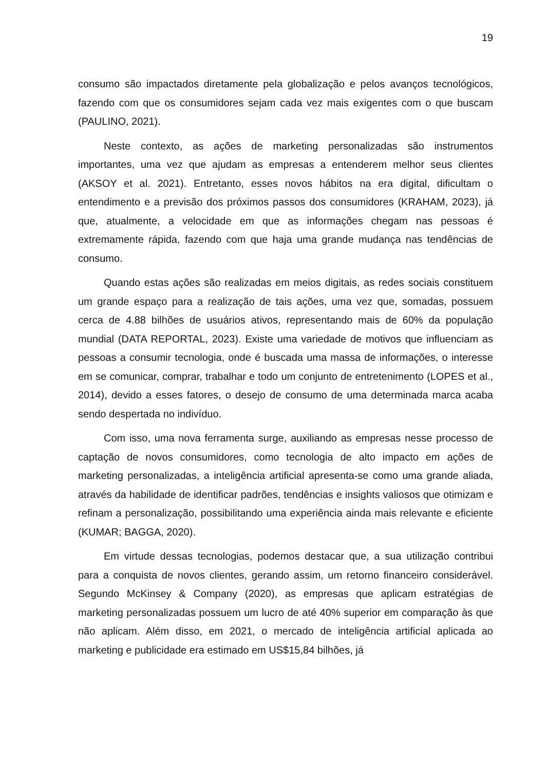19
consumo são impactados diretamente pela globalização e pelos avanços tecnológicos, fazendo com que os consumidores sejam cada vez mais exigentes com o que buscam (PAULINO, 2021).
Neste contexto, as ações de marketing personalizadas são instrumentos importantes, uma vez que ajudam as empresas a entenderem melhor seus clientes (AKSOY et al. 2021). Entretanto, esses novos hábitos na era digital, dificultam o entendimento e a previsão dos próximos passos dos consumidores (KRAHAM, 2023), já que, atualmente, a velocidade em que as informações chegam nas pessoas é extremamente rápida, fazendo com que haja uma grande mudança nas tendências de consumo.
Quando estas ações são realizadas em meios digitais, as redes sociais constituem um grande espaço para a realização de tais ações, uma vez que, somadas, possuem cerca de 4.88 bilhões de usuários ativos, representando mais de 60% da população mundial (DATA REPORTAL, 2023). Existe uma variedade de motivos que influenciam as pessoas a consumir tecnologia, onde é buscada uma massa de informações, o interesse em se comunicar, comprar, trabalhar e todo um conjunto de entretenimento (LOPES et al., 2014), devido a esses fatores, o desejo de consumo de uma determinada marca acaba sendo despertada no indivíduo.
Com isso, uma nova ferramenta surge, auxiliando as empresas nesse processo de captação de novos consumidores, como tecnologia de alto impacto em ações de marketing personalizadas, a inteligência artificial apresenta-se como uma grande aliada, através da habilidade de identificar padrões, tendências e insights valiosos que otimizam e refinam a personalização, possibilitando uma experiência ainda mais relevante e eficiente (KUMAR; BAGGA, 2020).
Em virtude dessas tecnologias, podemos destacar que, a sua utilização contribui para a conquista de novos clientes, gerando assim, um retorno financeiro considerável. Segundo McKinsey & Company (2020), as empresas que aplicam estratégias de marketing personalizadas possuem um lucro de até 40% superior em comparação às que não aplicam. Além disso, em 2021, o mercado de inteligência artificial aplicada ao marketing e publicidade era estimado em US$15,84 bilhões, já